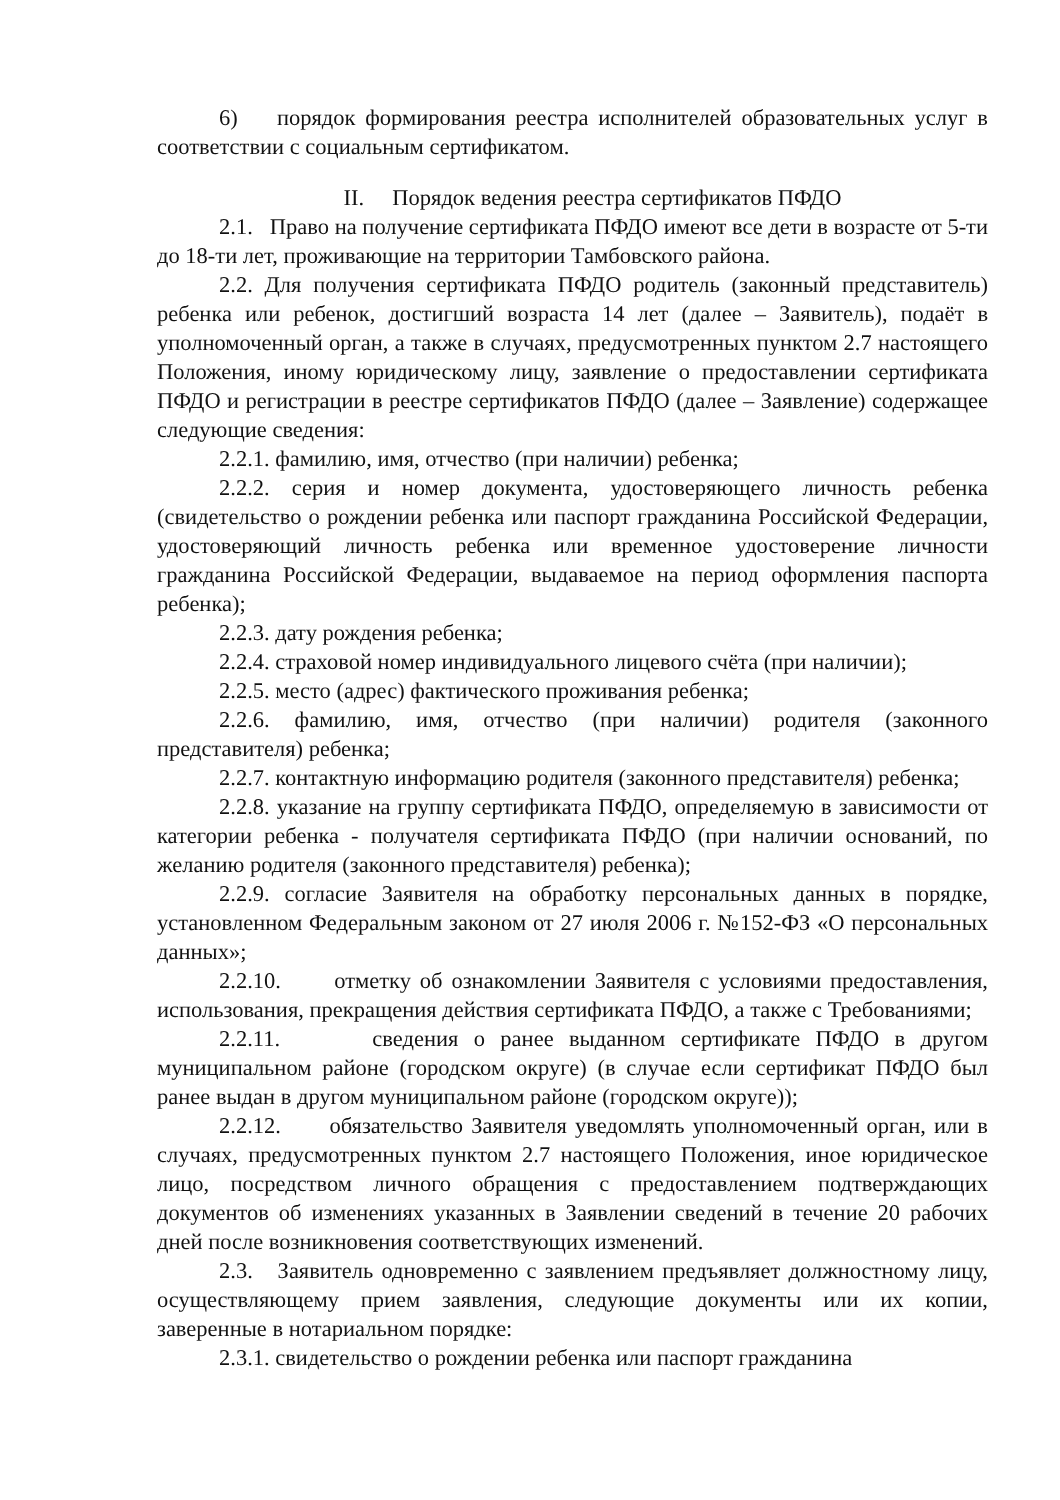6) порядок формирования реестра исполнителей образовательных услуг в соответствии с социальным сертификатом.
II. Порядок ведения реестра сертификатов ПФДО
2.1. Право на получение сертификата ПФДО имеют все дети в возрасте от 5-ти до 18-ти лет, проживающие на территории Тамбовского района.
2.2. Для получения сертификата ПФДО родитель (законный представитель) ребенка или ребенок, достигший возраста 14 лет (далее – Заявитель), подаёт в уполномоченный орган, а также в случаях, предусмотренных пунктом 2.7 настоящего Положения, иному юридическому лицу, заявление о предоставлении сертификата ПФДО и регистрации в реестре сертификатов ПФДО (далее – Заявление) содержащее следующие сведения:
2.2.1. фамилию, имя, отчество (при наличии) ребенка;
2.2.2. серия и номер документа, удостоверяющего личность ребенка (свидетельство о рождении ребенка или паспорт гражданина Российской Федерации, удостоверяющий личность ребенка или временное удостоверение личности гражданина Российской Федерации, выдаваемое на период оформления паспорта ребенка);
2.2.3. дату рождения ребенка;
2.2.4. страховой номер индивидуального лицевого счёта (при наличии);
2.2.5. место (адрес) фактического проживания ребенка;
2.2.6. фамилию, имя, отчество (при наличии) родителя (законного представителя) ребенка;
2.2.7. контактную информацию родителя (законного представителя) ребенка;
2.2.8. указание на группу сертификата ПФДО, определяемую в зависимости от категории ребенка - получателя сертификата ПФДО (при наличии оснований, по желанию родителя (законного представителя) ребенка);
2.2.9. согласие Заявителя на обработку персональных данных в порядке, установленном Федеральным законом от 27 июля 2006 г. №152-ФЗ «О персональных данных»;
2.2.10. отметку об ознакомлении Заявителя с условиями предоставления, использования, прекращения действия сертификата ПФДО, а также с Требованиями;
2.2.11. сведения о ранее выданном сертификате ПФДО в другом муниципальном районе (городском округе) (в случае если сертификат ПФДО был ранее выдан в другом муниципальном районе (городском округе));
2.2.12. обязательство Заявителя уведомлять уполномоченный орган, или в случаях, предусмотренных пунктом 2.7 настоящего Положения, иное юридическое лицо, посредством личного обращения с предоставлением подтверждающих документов об изменениях указанных в Заявлении сведений в течение 20 рабочих дней после возникновения соответствующих изменений.
2.3. Заявитель одновременно с заявлением предъявляет должностному лицу, осуществляющему прием заявления, следующие документы или их копии, заверенные в нотариальном порядке:
2.3.1. свидетельство о рождении ребенка или паспорт гражданина